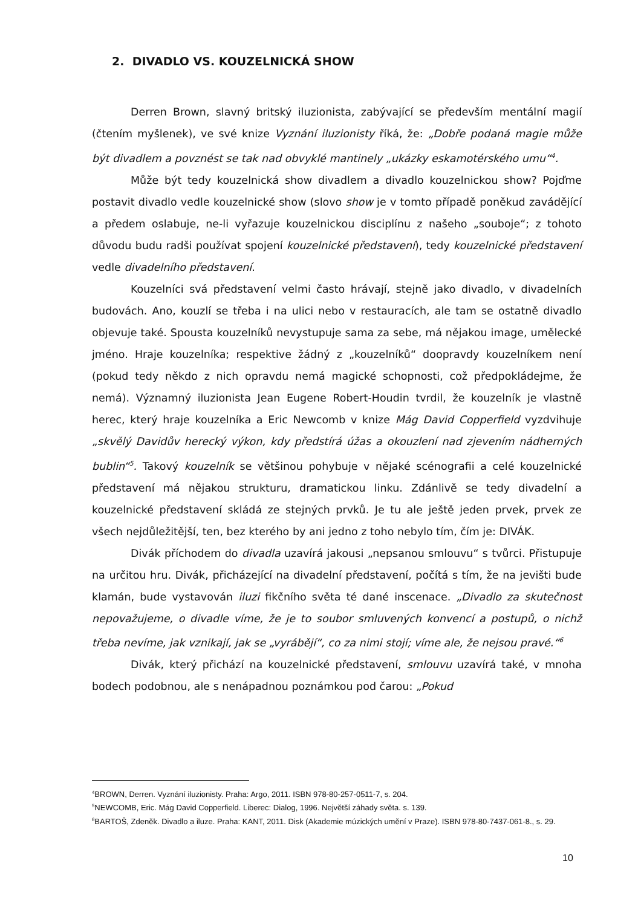2. DIVADLO VS. KOUZELNICKÁ SHOW
Derren Brown, slavný britský iluzionista, zabývající se především mentální magií (čtením myšlenek), ve své knize Vyznání iluzionisty říká, že: „Dobře podaná magie může být divadlem a povznést se tak nad obvyklé mantinely „ukázky eskamotérského umu“<sup>4</sup>.
Může být tedy kouzelnická show divadlem a divadlo kouzelnickou show? Pojďme postavit divadlo vedle kouzelnické show (slovo show je v tomto případě poněkud zavádějící a předem oslabuje, ne-li vyřazuje kouzelnickou disciplínu z našeho „souboje“; z tohoto důvodu budu radši používat spojení kouzelnické představení), tedy kouzelnické představení vedle divadelního představení.
Kouzelníci svá představení velmi často hrávají, stejně jako divadlo, v divadelních budovách. Ano, kouzlí se třeba i na ulici nebo v restauracích, ale tam se ostatně divadlo objevuje také. Spousta kouzelníků nevystupuje sama za sebe, má nějakou image, umělecké jméno. Hraje kouzelníka; respektive žádný z „kouzelníků“ doopravdy kouzelníkem není (pokud tedy někdo z nich opravdu nemá magické schopnosti, což předpokládejme, že nemá). Významný iluzionista Jean Eugene Robert-Houdin tvrdil, že kouzelník je vlastně herec, který hraje kouzelníka a Eric Newcomb v knize Mág David Copperfield vyzdvihuje „skvělý Davidův herecký výkon, kdy předstírá úžas a okouzlení nad zjevením nádherných bublin“<sup>5</sup>. Takový kouzelník se většinou pohybuje v nějaké scénografii a celé kouzelnické představení má nějakou strukturu, dramatickou linku. Zdánlivě se tedy divadelní a kouzelnické představení skládá ze stejných prvků. Je tu ale ještě jeden prvek, prvek ze všech nejdůležitější, ten, bez kterého by ani jedno z toho nebylo tím, čím je: DIVÁK.
Divák příchodem do divadla uzavírá jakousi „nepsanou smlouvu“ s tvůrci. Přistupuje na určitou hru. Divák, přicházející na divadelní představení, počítá s tím, že na jevišti bude klamán, bude vystavován iluzi fikčního světa té dané inscenace. „Divadlo za skutečnost nepovažujeme, o divadle víme, že je to soubor smluvených konvencí a postupů, o nichž třeba nevíme, jak vznikají, jak se „vyrábějí“, co za nimi stojí; víme ale, že nejsou pravé.“<sup>6</sup>
Divák, který přichází na kouzelnické představení, smlouvu uzavírá také, v mnoha bodech podobnou, ale s nenápadnou poznámkou pod čarou: „Pokud
<sup>4</sup> BROWN, Derren. Vyznání iluzionisty. Praha: Argo, 2011. ISBN 978-80-257-0511-7, s. 204.
<sup>5</sup> NEWCOMB, Eric. Mág David Copperfield. Liberec: Dialog, 1996. Největší záhady světa. s. 139.
<sup>6</sup>BARTOŠ, Zdeněk. Divadlo a iluze. Praha: KANT, 2011. Disk (Akademie múzických umění v Praze). ISBN 978-80-7437-061-8., s. 29.
10